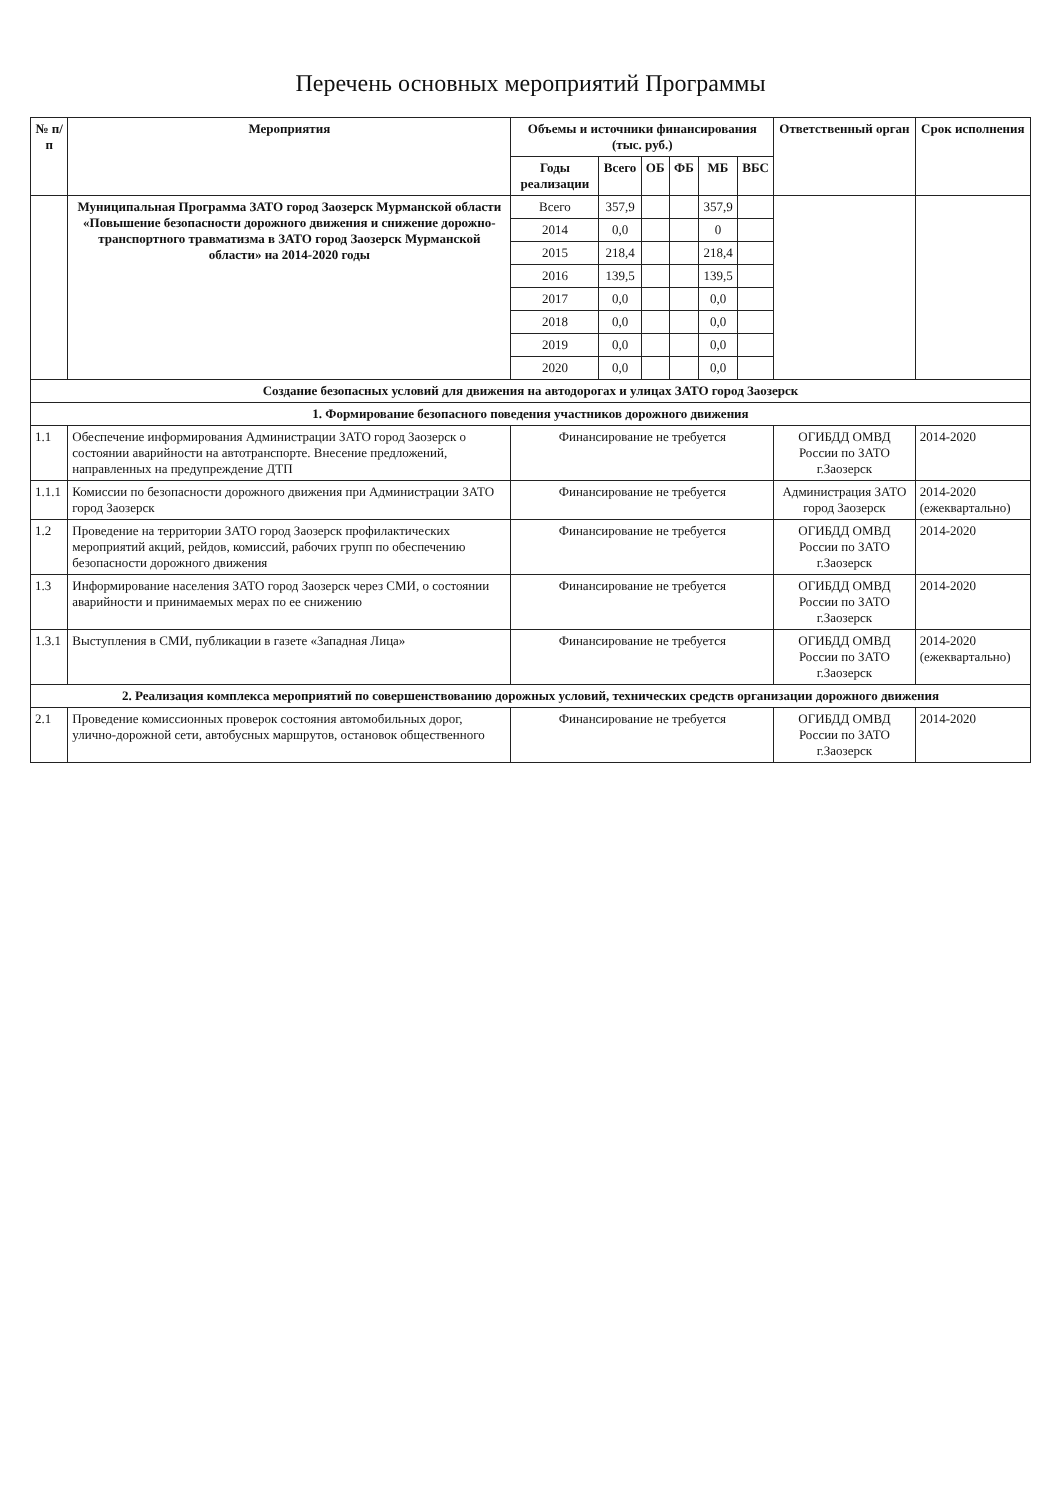Перечень основных мероприятий Программы
| № п/п | Мероприятия | Объемы и источники финансирования (тыс. руб.) | | | | | | Ответственный орган | Срок исполнения |
| --- | --- | --- | --- | --- | --- | --- | --- | --- | --- |
| | | Годы реализации | Всего | ОБ | ФБ | МБ | ВБС | | |
| | Муниципальная Программа ЗАТО город Заозерск Мурманской области «Повышение безопасности дорожного движения и снижение дорожно-транспортного травматизма в ЗАТО город Заозерск Мурманской области» на 2014-2020 годы | Всего | 357,9 | | | 357,9 | | | |
| | | 2014 | 0,0 | | | 0 | | | |
| | | 2015 | 218,4 | | | 218,4 | | | |
| | | 2016 | 139,5 | | | 139,5 | | | |
| | | 2017 | 0,0 | | | 0,0 | | | |
| | | 2018 | 0,0 | | | 0,0 | | | |
| | | 2019 | 0,0 | | | 0,0 | | | |
| | | 2020 | 0,0 | | | 0,0 | | | |
| Создание безопасных условий для движения на автодорогах и улицах ЗАТО город Заозерск | | | | | | | | | |
| 1. Формирование безопасного поведения участников дорожного движения | | | | | | | | | |
| 1.1 | Обеспечение информирования Администрации ЗАТО город Заозерск о состоянии аварийности на автотранспорте. Внесение предложений, направленных на предупреждение ДТП | Финансирование не требуется | | | | | | ОГИБДД ОМВД России по ЗАТО г.Заозерск | 2014-2020 |
| 1.1.1 | Комиссии по безопасности дорожного движения при Администрации ЗАТО город Заозерск | Финансирование не требуется | | | | | | Администрация ЗАТО город Заозерск | 2014-2020 (ежеквартально) |
| 1.2 | Проведение на территории ЗАТО город Заозерск профилактических мероприятий акций, рейдов, комиссий, рабочих групп по обеспечению безопасности дорожного движения | Финансирование не требуется | | | | | | ОГИБДД ОМВД России по ЗАТО г.Заозерск | 2014-2020 |
| 1.3 | Информирование населения ЗАТО город Заозерск через СМИ, о состоянии аварийности и принимаемых мерах по ее снижению | Финансирование не требуется | | | | | | ОГИБДД ОМВД России по ЗАТО г.Заозерск | 2014-2020 |
| 1.3.1 | Выступления в СМИ, публикации в газете «Западная Лица» | Финансирование не требуется | | | | | | ОГИБДД ОМВД России по ЗАТО г.Заозерск | 2014-2020 (ежеквартально) |
| 2. Реализация комплекса мероприятий по совершенствованию дорожных условий, технических средств организации дорожного движения | | | | | | | | | |
| 2.1 | Проведение комиссионных проверок состояния автомобильных дорог, улично-дорожной сети, автобусных маршрутов, остановок общественного | Финансирование не требуется | | | | | | ОГИБДД ОМВД России по ЗАТО г.Заозерск | 2014-2020 |